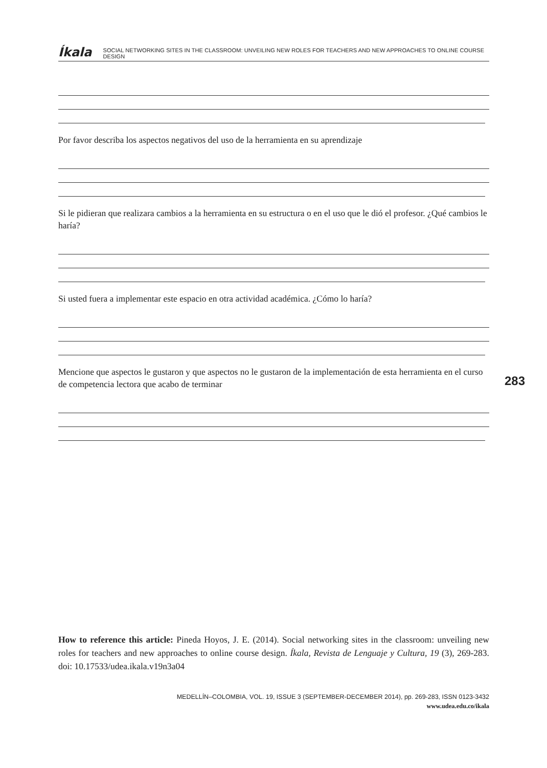Íkala SOCIAL NETWORKING SITES IN THE CLASSROOM: UNVEILING NEW ROLES FOR TEACHERS AND NEW APPROACHES TO ONLINE COURSE DESIGN
Por favor describa los aspectos negativos del uso de la herramienta en su aprendizaje
Si le pidieran que realizara cambios a la herramienta en su estructura o en el uso que le dió el profesor. ¿Qué cambios le haría?
Si usted fuera a implementar este espacio en otra actividad académica. ¿Cómo lo haría?
Mencione que aspectos le gustaron y que aspectos no le gustaron de la implementación de esta herramienta en el curso de competencia lectora que acabo de terminar
283
How to reference this article: Pineda Hoyos, J. E. (2014). Social networking sites in the classroom: unveiling new roles for teachers and new approaches to online course design. Íkala, Revista de Lenguaje y Cultura, 19 (3), 269-283. doi: 10.17533/udea.ikala.v19n3a04
MEDELLÍN–COLOMBIA, VOL. 19, ISSUE 3 (SEPTEMBER-DECEMBER 2014), pp. 269-283, ISSN 0123-3432
www.udea.edu.co/ikala